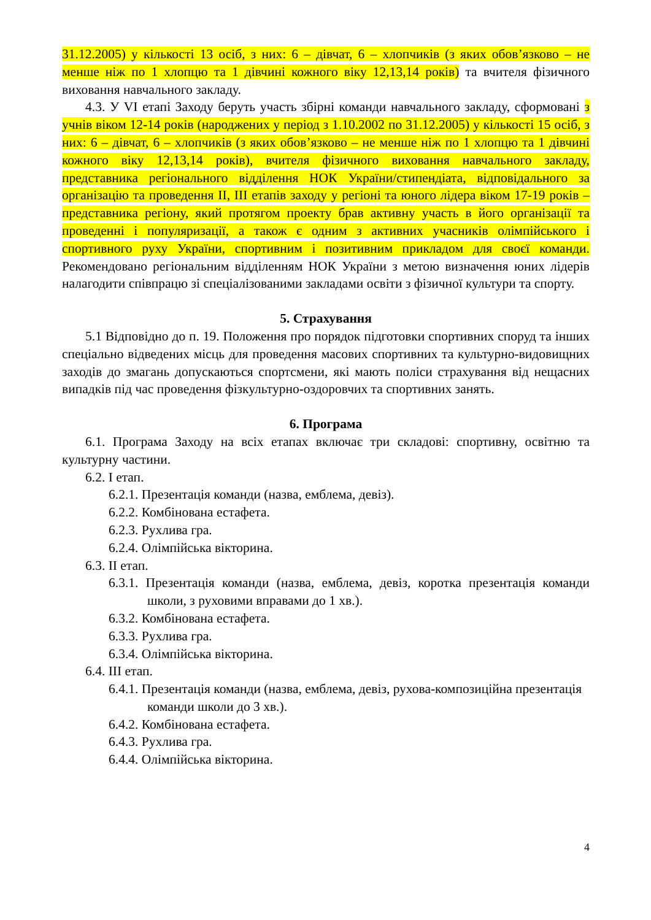31.12.2005) у кількості 13 осіб, з них: 6 – дівчат, 6 – хлопчиків (з яких обов’язково – не менше ніж по 1 хлопцю та 1 дівчині кожного віку 12,13,14 років) та вчителя фізичного виховання навчального закладу.
4.3. У VI етапі Заходу беруть участь збірні команди навчального закладу, сформовані з учнів віком 12-14 років (народжених у період з 1.10.2002 по 31.12.2005) у кількості 15 осіб, з них: 6 – дівчат, 6 – хлопчиків (з яких обов’язково – не менше ніж по 1 хлопцю та 1 дівчині кожного віку 12,13,14 років), вчителя фізичного виховання навчального закладу, представника регіонального відділення НОК України/стипендіата, відповідального за організацію та проведення ІІ, ІІІ етапів заходу у регіоні та юного лідера віком 17-19 років – представника регіону, який протягом проекту брав активну участь в його організації та проведенні і популяризації, а також є одним з активних учасників олімпійського і спортивного руху України, спортивним і позитивним прикладом для своєї команди. Рекомендовано регіональним відділенням НОК України з метою визначення юних лідерів налагодити співпрацю зі спеціалізованими закладами освіти з фізичної культури та спорту.
5. Страхування
5.1 Відповідно до п. 19. Положення про порядок підготовки спортивних споруд та інших спеціально відведених місць для проведення масових спортивних та культурно-видовищних заходів до змагань допускаються спортсмени, які мають поліси страхування від нещасних випадків під час проведення фізкультурно-оздоровчих та спортивних занять.
6. Програма
6.1. Програма Заходу на всіх етапах включає три складові: спортивну, освітню та культурну частини.
6.2. І етап.
6.2.1. Презентація команди (назва, емблема, девіз).
6.2.2. Комбінована естафета.
6.2.3. Рухлива гра.
6.2.4. Олімпійська вікторина.
6.3. ІІ етап.
6.3.1. Презентація команди (назва, емблема, девіз, коротка презентація команди школи, з руховими вправами до 1 хв.).
6.3.2. Комбінована естафета.
6.3.3. Рухлива гра.
6.3.4. Олімпійська вікторина.
6.4. ІІІ етап.
6.4.1. Презентація команди (назва, емблема, девіз, рухова-композиційна презентація команди школи до 3 хв.).
6.4.2. Комбінована естафета.
6.4.3. Рухлива гра.
6.4.4. Олімпійська вікторина.
4